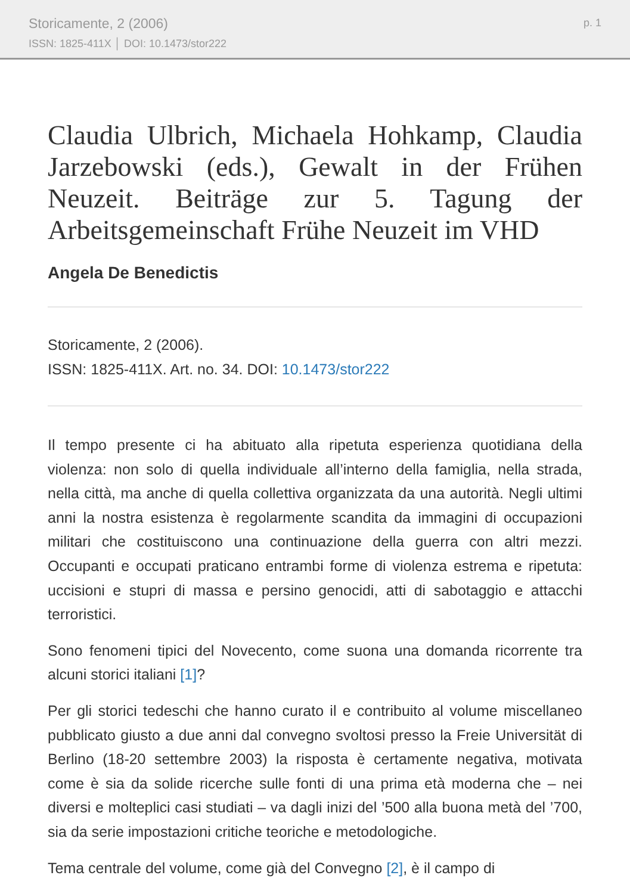Storicamente, 2 (2006)
ISSN: 1825-411X │ DOI: 10.1473/stor222
p. 1
Claudia Ulbrich, Michaela Hohkamp, Claudia Jarzebowski (eds.), Gewalt in der Frühen Neuzeit. Beiträge zur 5. Tagung der Arbeitsgemeinschaft Frühe Neuzeit im VHD
Angela De Benedictis
Storicamente, 2 (2006).
ISSN: 1825-411X. Art. no. 34. DOI: 10.1473/stor222
Il tempo presente ci ha abituato alla ripetuta esperienza quotidiana della violenza: non solo di quella individuale all’interno della famiglia, nella strada, nella città, ma anche di quella collettiva organizzata da una autorità. Negli ultimi anni la nostra esistenza è regolarmente scandita da immagini di occupazioni militari che costituiscono una continuazione della guerra con altri mezzi. Occupanti e occupati praticano entrambi forme di violenza estrema e ripetuta: uccisioni e stupri di massa e persino genocidi, atti di sabotaggio e attacchi terroristici.
Sono fenomeni tipici del Novecento, come suona una domanda ricorrente tra alcuni storici italiani [1]?
Per gli storici tedeschi che hanno curato il e contribuito al volume miscellaneo pubblicato giusto a due anni dal convegno svoltosi presso la Freie Universität di Berlino (18-20 settembre 2003) la risposta è certamente negativa, motivata come è sia da solide ricerche sulle fonti di una prima età moderna che – nei diversi e molteplici casi studiati – va dagli inizi del ’500 alla buona metà del ’700, sia da serie impostazioni critiche teoriche e metodologiche.
Tema centrale del volume, come già del Convegno [2], è il campo di